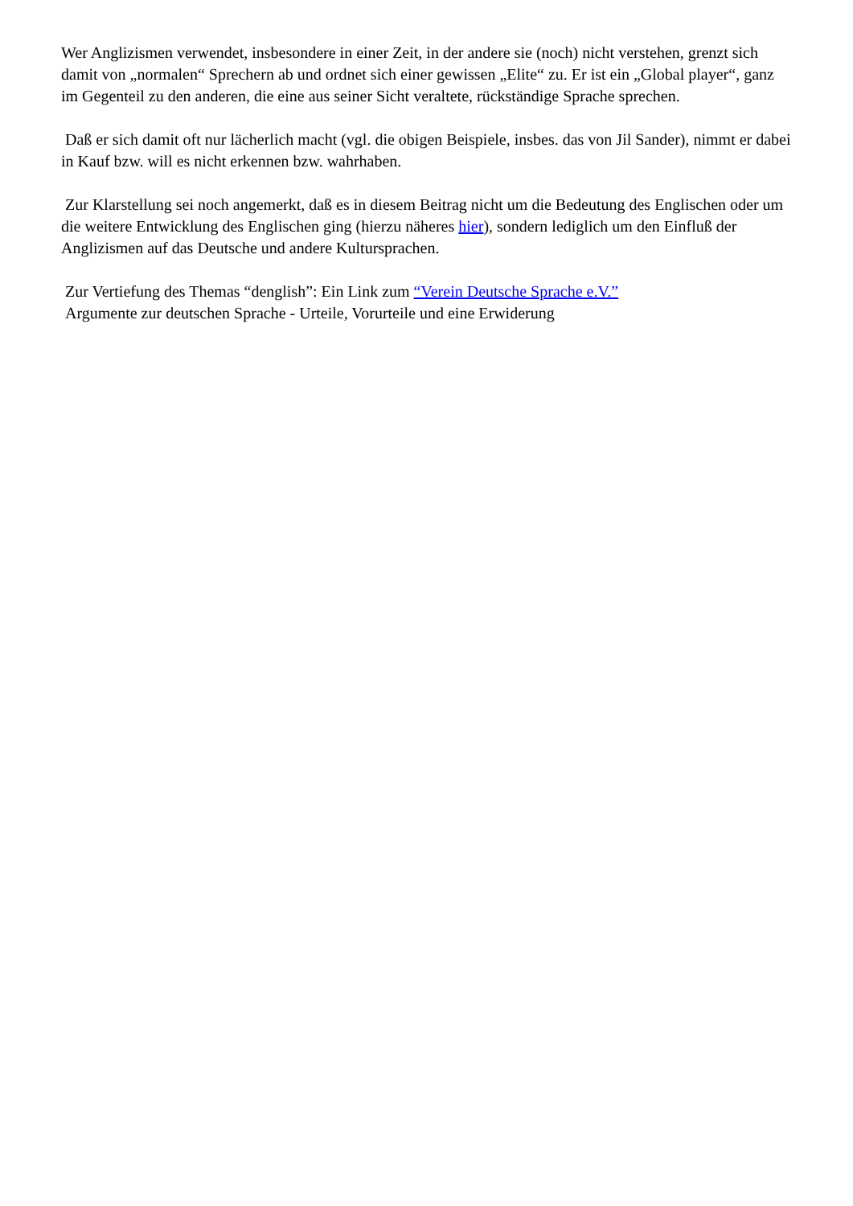Wer Anglizismen verwendet, insbesondere in einer Zeit, in der andere sie (noch) nicht verstehen, grenzt sich damit von „normalen“ Sprechern ab und ordnet sich einer gewissen „Elite“ zu. Er ist ein „Global player“, ganz im Gegenteil zu den anderen, die eine aus seiner Sicht veraltete, rückständige Sprache sprechen.
Daß er sich damit oft nur lächerlich macht (vgl. die obigen Beispiele, insbes. das von Jil Sander), nimmt er dabei in Kauf bzw. will es nicht erkennen bzw. wahrhaben.
Zur Klarstellung sei noch angemerkt, daß es in diesem Beitrag nicht um die Bedeutung des Englischen oder um die weitere Entwicklung des Englischen ging (hierzu näheres hier), sondern lediglich um den Einfluß der Anglizismen auf das Deutsche und andere Kultursprachen.
Zur Vertiefung des Themas “denglish”: Ein Link zum “Verein Deutsche Sprache e.V.”
Argumente zur deutschen Sprache - Urteile, Vorurteile und eine Erwiderung